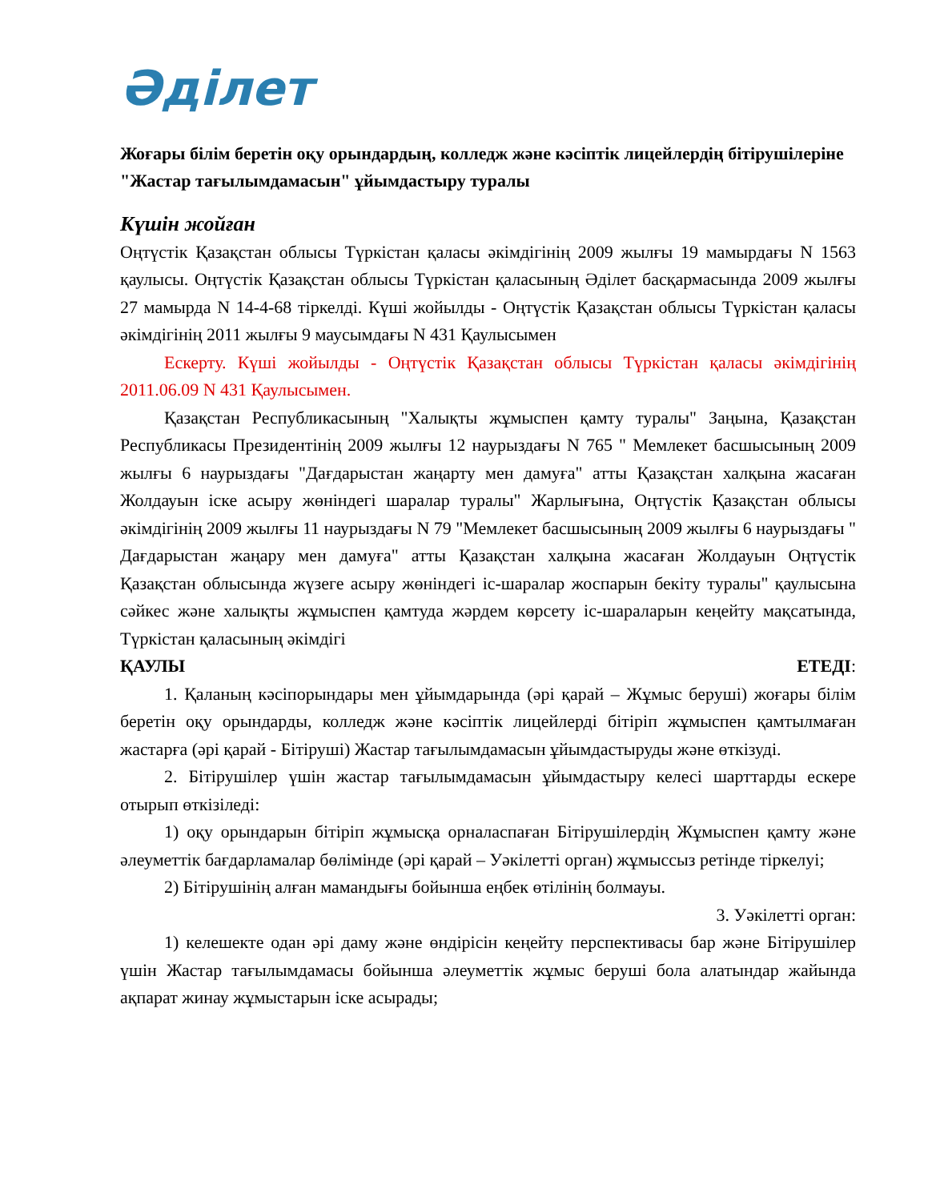Әділет
Жоғары білім беретін оқу орындардың, колледж және кәсіптік лицейлердің бітірушілеріне "Жастар тағылымдамасын" ұйымдастыру туралы
Күшін жойған
Оңтүстік Қазақстан облысы Түркістан қаласы әкімдігінің 2009 жылғы 19 мамырдағы N 1563 қаулысы. Оңтүстік Қазақстан облысы Түркістан қаласының Әділет басқармасында 2009 жылғы 27 мамырда N 14-4-68 тіркелді. Күші жойылды - Оңтүстік Қазақстан облысы Түркістан қаласы әкімдігінің 2011 жылғы 9 маусымдағы N 431 Қаулысымен
Ескерту. Күші жойылды - Оңтүстік Қазақстан облысы Түркістан қаласы әкімдігінің 2011.06.09 N 431 Қаулысымен.
Қазақстан Республикасының "Халықты жұмыспен қамту туралы" Заңына, Қазақстан Республикасы Президентінің 2009 жылғы 12 наурыздағы N 765 " Мемлекет басшысының 2009 жылғы 6 наурыздағы "Дағдарыстан жаңарту мен дамуға" атты Қазақстан халқына жасаған Жолдауын іске асыру жөніндегі шаралар туралы" Жарлығына, Оңтүстік Қазақстан облысы әкімдігінің 2009 жылғы 11 наурыздағы N 79 "Мемлекет басшысының 2009 жылғы 6 наурыздағы " Дағдарыстан жаңару мен дамуға" атты Қазақстан халқына жасаған Жолдауын Оңтүстік Қазақстан облысында жүзеге асыру жөніндегі іс-шаралар жоспарын бекіту туралы" қаулысына сәйкес және халықты жұмыспен қамтуда жәрдем көрсету іс-шараларын кеңейту мақсатында, Түркістан қаласының әкімдігі
ҚАУЛЫ ЕТЕДІ:
1. Қаланың кәсіпорындары мен ұйымдарында (әрі қарай – Жұмыс беруші) жоғары білім беретін оқу орындарды, колледж және кәсіптік лицейлерді бітіріп жұмыспен қамтылмаған жастарға (әрі қарай - Бітіруші) Жастар тағылымдамасын ұйымдастыруды және өткізуді.
2. Бітірушілер үшін жастар тағылымдамасын ұйымдастыру келесі шарттарды ескере отырып өткізіледі:
1) оқу орындарын бітіріп жұмысқа орналаспаған Бітірушілердің Жұмыспен қамту және әлеуметтік бағдарламалар бөлімінде (әрі қарай – Уәкілетті орган) жұмыссыз ретінде тіркелуі;
2) Бітірушінің алған мамандығы бойынша еңбек өтілінің болмауы.
3. Уәкілетті орган:
1) келешекте одан әрі даму және өндірісін кеңейту перспективасы бар және Бітірушілер үшін Жастар тағылымдамасы бойынша әлеуметтік жұмыс беруші бола алатындар жайында ақпарат жинау жұмыстарын іске асырады;